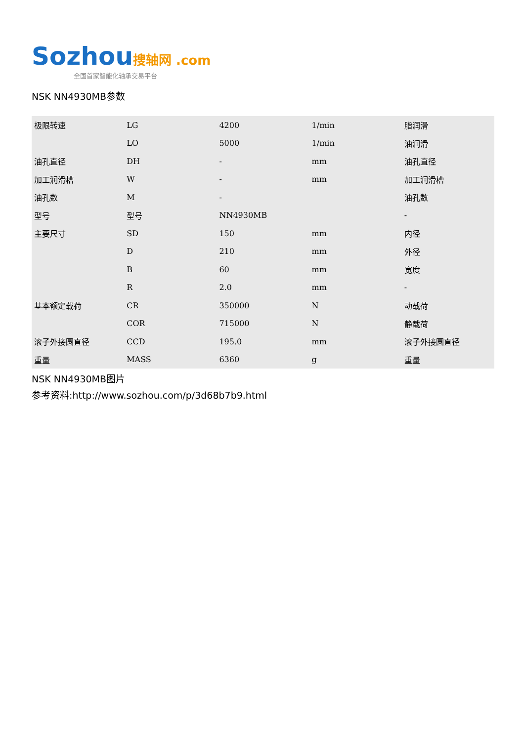Sozhou 搜轴网 .com
全国首家智能化轴承交易平台
NSK NN4930MB参数
| 极限转速 | LG | 4200 | 1/min | 脂润滑 |
| | LO | 5000 | 1/min | 油润滑 |
| 油孔直径 | DH | - | mm | 油孔直径 |
| 加工润滑槽 | W | - | mm | 加工润滑槽 |
| 油孔数 | M | - | | 油孔数 |
| 型号 | 型号 | NN4930MB | | - |
| 主要尺寸 | SD | 150 | mm | 内径 |
| | D | 210 | mm | 外径 |
| | B | 60 | mm | 宽度 |
| | R | 2.0 | mm | - |
| 基本额定载荷 | CR | 350000 | N | 动载荷 |
| | COR | 715000 | N | 静载荷 |
| 滚子外接圆直径 | CCD | 195.0 | mm | 滚子外接圆直径 |
| 重量 | MASS | 6360 | g | 重量 |
NSK NN4930MB图片
参考资料:http://www.sozhou.com/p/3d68b7b9.html